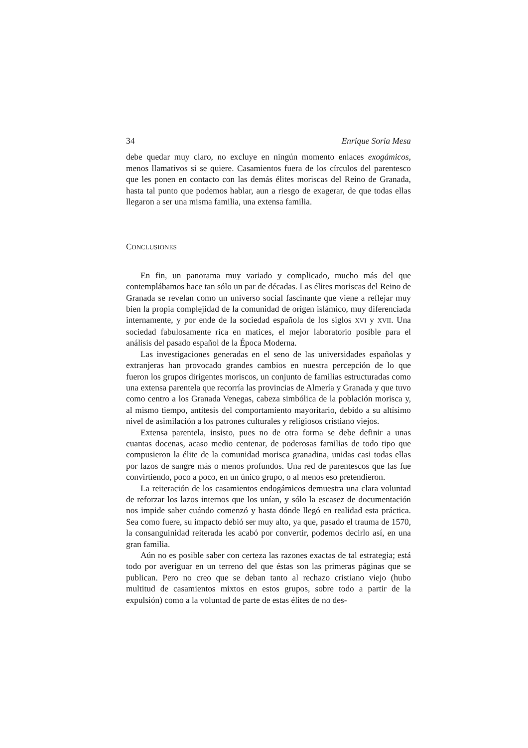34 Enrique Soria Mesa
debe quedar muy claro, no excluye en ningún momento enlaces exogámicos, menos llamativos si se quiere. Casamientos fuera de los círculos del parentesco que les ponen en contacto con las demás élites moriscas del Reino de Granada, hasta tal punto que podemos hablar, aun a riesgo de exagerar, de que todas ellas llegaron a ser una misma familia, una extensa familia.
CONCLUSIONES
En fin, un panorama muy variado y complicado, mucho más del que contemplábamos hace tan sólo un par de décadas. Las élites moriscas del Reino de Granada se revelan como un universo social fascinante que viene a reflejar muy bien la propia complejidad de la comunidad de origen islámico, muy diferenciada internamente, y por ende de la sociedad española de los siglos XVI y XVII. Una sociedad fabulosamente rica en matices, el mejor laboratorio posible para el análisis del pasado español de la Época Moderna.
Las investigaciones generadas en el seno de las universidades españolas y extranjeras han provocado grandes cambios en nuestra percepción de lo que fueron los grupos dirigentes moriscos, un conjunto de familias estructuradas como una extensa parentela que recorría las provincias de Almería y Granada y que tuvo como centro a los Granada Venegas, cabeza simbólica de la población morisca y, al mismo tiempo, antítesis del comportamiento mayoritario, debido a su altísimo nivel de asimilación a los patrones culturales y religiosos cristiano viejos.
Extensa parentela, insisto, pues no de otra forma se debe definir a unas cuantas docenas, acaso medio centenar, de poderosas familias de todo tipo que compusieron la élite de la comunidad morisca granadina, unidas casi todas ellas por lazos de sangre más o menos profundos. Una red de parentescos que las fue convirtiendo, poco a poco, en un único grupo, o al menos eso pretendieron.
La reiteración de los casamientos endogámicos demuestra una clara voluntad de reforzar los lazos internos que los unían, y sólo la escasez de documentación nos impide saber cuándo comenzó y hasta dónde llegó en realidad esta práctica. Sea como fuere, su impacto debió ser muy alto, ya que, pasado el trauma de 1570, la consanguinidad reiterada les acabó por convertir, podemos decirlo así, en una gran familia.
Aún no es posible saber con certeza las razones exactas de tal estrategia; está todo por averiguar en un terreno del que éstas son las primeras páginas que se publican. Pero no creo que se deban tanto al rechazo cristiano viejo (hubo multitud de casamientos mixtos en estos grupos, sobre todo a partir de la expulsión) como a la voluntad de parte de estas élites de no des-